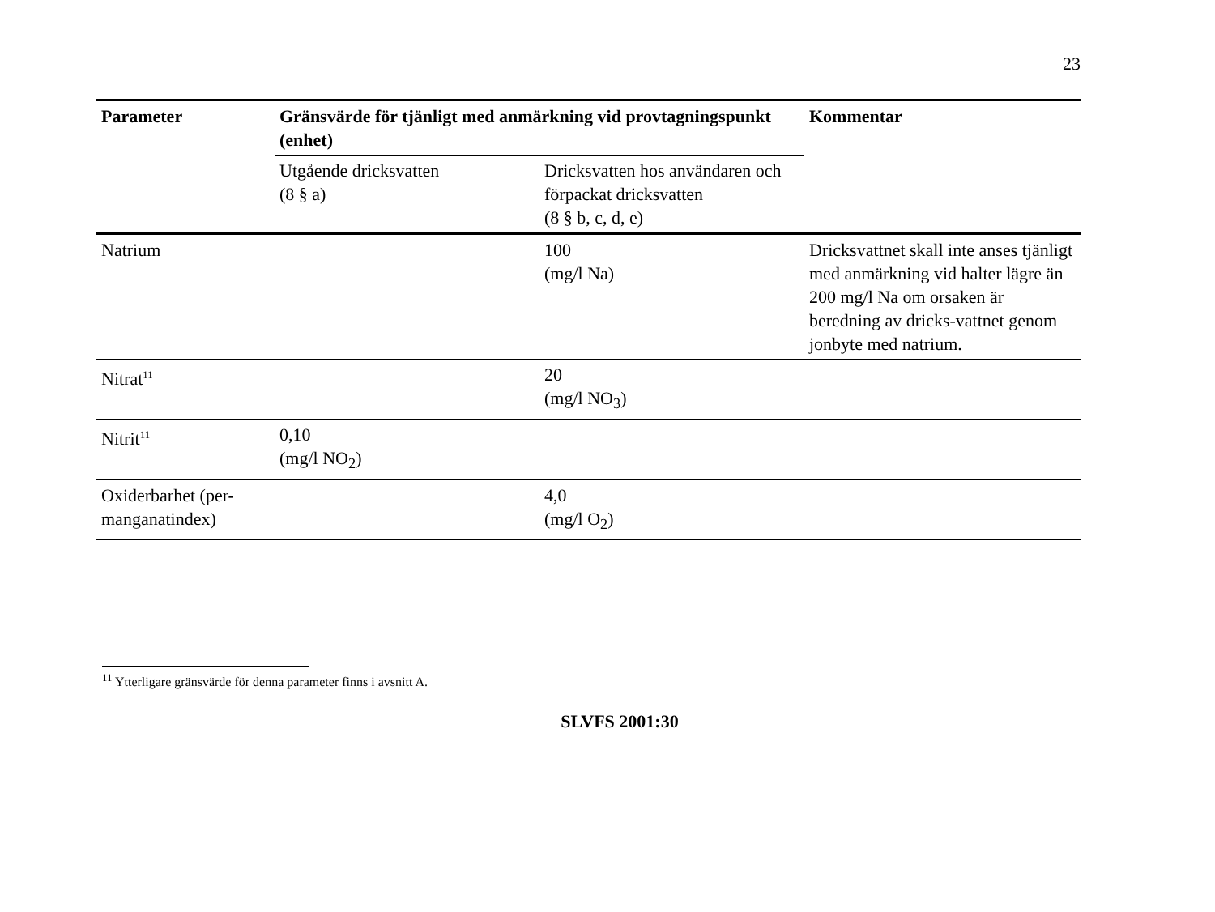23
| Parameter | Gränsvärde för tjänligt med anmärkning vid provtagningspunkt (enhet) | | Kommentar |
| --- | --- | --- | --- |
| | Utgående dricksvatten (8 § a) | Dricksvatten hos användaren och förpackat dricksvatten (8 § b, c, d, e) | |
| Natrium | | 100 (mg/l Na) | Dricksvattnet skall inte anses tjänligt med anmärkning vid halter lägre än 200 mg/l Na om orsaken är beredning av dricks-vattnet genom jonbyte med natrium. |
| Nitrat<sup>11</sup> | | 20 (mg/l NO<sub>3</sub>) | |
| Nitrit<sup>11</sup> | 0,10 (mg/l NO<sub>2</sub>) | | |
| Oxiderbarhet (per-manganatindex) | | 4,0 (mg/l O<sub>2</sub>) | |
<sup>11</sup> Ytterligare gränsvärde för denna parameter finns i avsnitt A.
SLVFS 2001:30